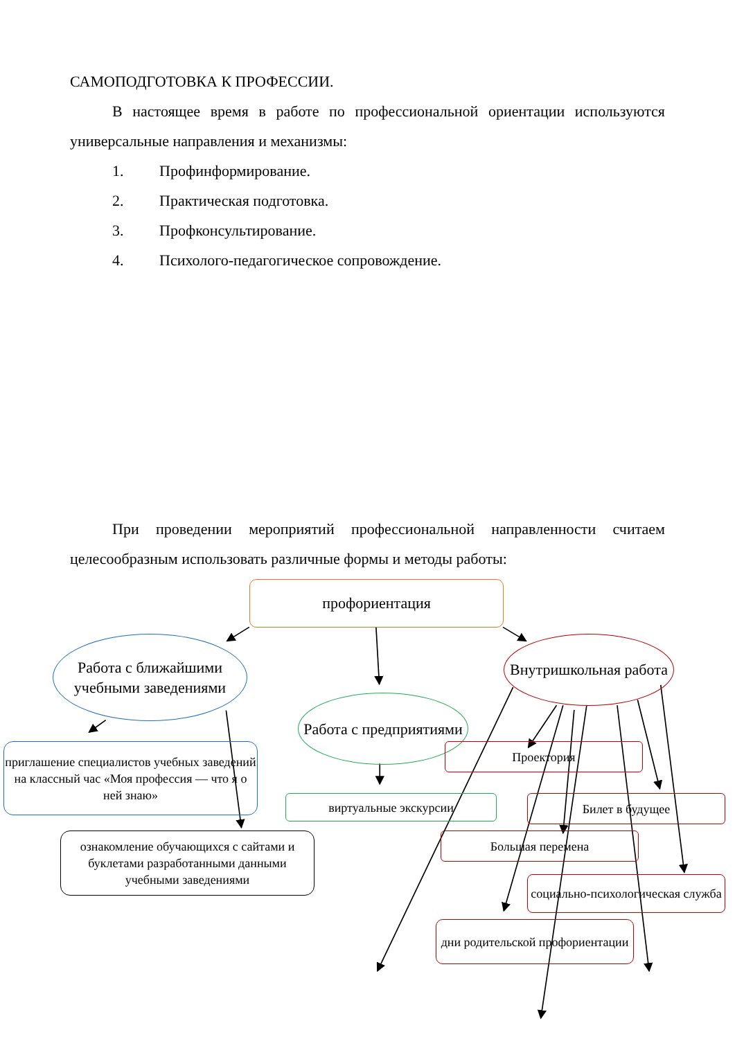САМОПОДГОТОВКА К ПРОФЕССИИ.
В настоящее время в работе по профессиональной ориентации используются универсальные направления и механизмы:
1. Профинформирование.
2. Практическая подготовка.
3. Профконсультирование.
4. Психолого-педагогическое сопровождение.
При проведении мероприятий профессиональной направленности считаем целесообразным использовать различные формы и методы работы:
профориентация
Работа с ближайшими учебными заведениями
Внутришкольная работа
Работа с предприятиями
приглашение специалистов учебных заведений на классный час «Моя профессия — что я о ней знаю»
Проектория
виртуальные экскурсии
Билет в будущее
ознакомление обучающихся с сайтами и буклетами разработанными данными учебными заведениями
Большая перемена
социально-психологическая служба
дни родительской профориентации